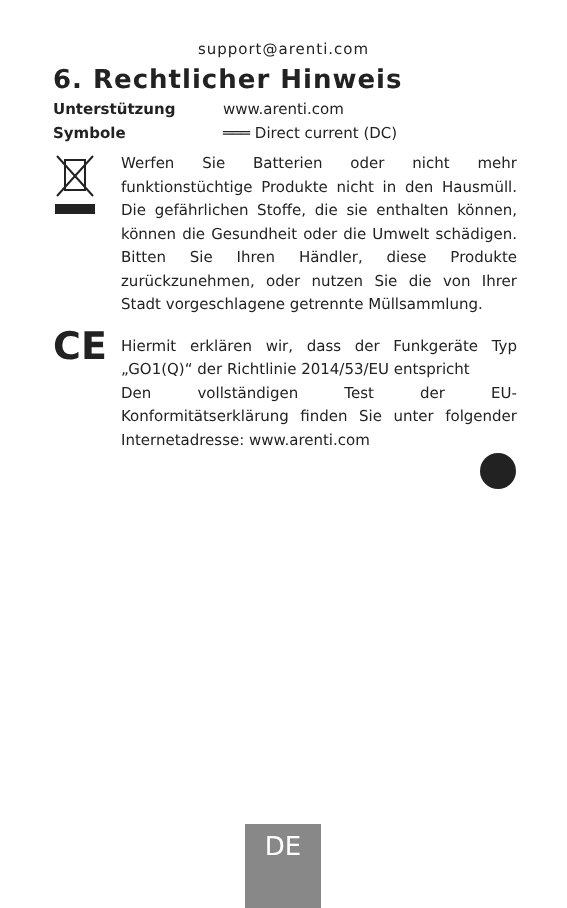support@arenti.com
6. Rechtlicher Hinweis
Unterstützung www.arenti.com
Symbole ═══ Direct current (DC)
Werfen Sie Batterien oder nicht mehr funktionstüchtige Produkte nicht in den Hausmüll. Die gefährlichen Stoffe, die sie enthalten können, können die Gesundheit oder die Umwelt schädigen. Bitten Sie Ihren Händler, diese Produkte zurückzunehmen, oder nutzen Sie die von Ihrer Stadt vorgeschlagene getrennte Müllsammlung.
CE
Hiermit erklären wir, dass der Funkgeräte Typ „GO1(Q)“ der Richtlinie 2014/53/EU entspricht
Den vollständigen Test der EU-Konformitätserklärung finden Sie unter folgender Internetadresse: www.arenti.com
DE